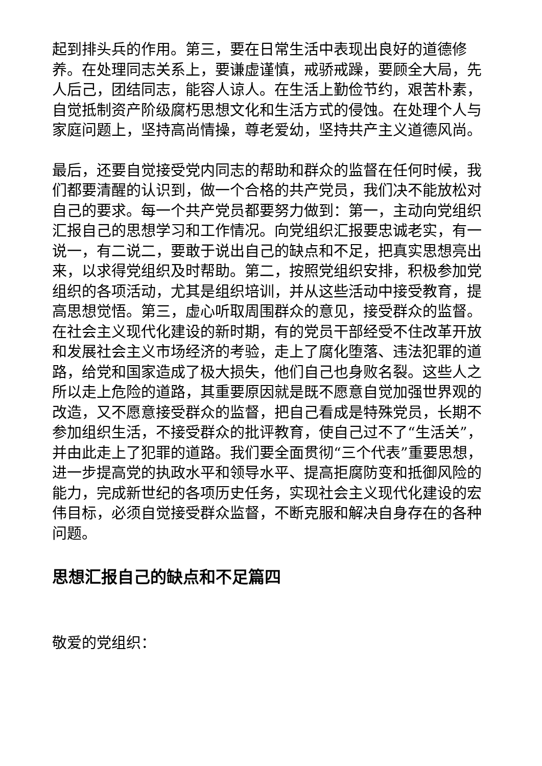起到排头兵的作用。第三，要在日常生活中表现出良好的道德修养。在处理同志关系上，要谦虚谨慎，戒骄戒躁，要顾全大局，先人后己，团结同志，能容人谅人。在生活上勤俭节约，艰苦朴素，自觉抵制资产阶级腐朽思想文化和生活方式的侵蚀。在处理个人与家庭问题上，坚持高尚情操，尊老爱幼，坚持共产主义道德风尚。
最后，还要自觉接受党内同志的帮助和群众的监督在任何时候，我们都要清醒的认识到，做一个合格的共产党员，我们决不能放松对自己的要求。每一个共产党员都要努力做到：第一，主动向党组织汇报自己的思想学习和工作情况。向党组织汇报要忠诚老实，有一说一，有二说二，要敢于说出自己的缺点和不足，把真实思想亮出来，以求得党组织及时帮助。第二，按照党组织安排，积极参加党组织的各项活动，尤其是组织培训，并从这些活动中接受教育，提高思想觉悟。第三，虚心听取周围群众的意见，接受群众的监督。在社会主义现代化建设的新时期，有的党员干部经受不住改革开放和发展社会主义市场经济的考验，走上了腐化堕落、违法犯罪的道路，给党和国家造成了极大损失，他们自己也身败名裂。这些人之所以走上危险的道路，其重要原因就是既不愿意自觉加强世界观的改造，又不愿意接受群众的监督，把自己看成是特殊党员，长期不参加组织生活，不接受群众的批评教育，使自己过不了“生活关”，并由此走上了犯罪的道路。我们要全面贯彻“三个代表”重要思想，进一步提高党的执政水平和领导水平、提高拒腐防变和抵御风险的能力，完成新世纪的各项历史任务，实现社会主义现代化建设的宏伟目标，必须自觉接受群众监督，不断克服和解决自身存在的各种问题。
思想汇报自己的缺点和不足篇四
敬爱的党组织：